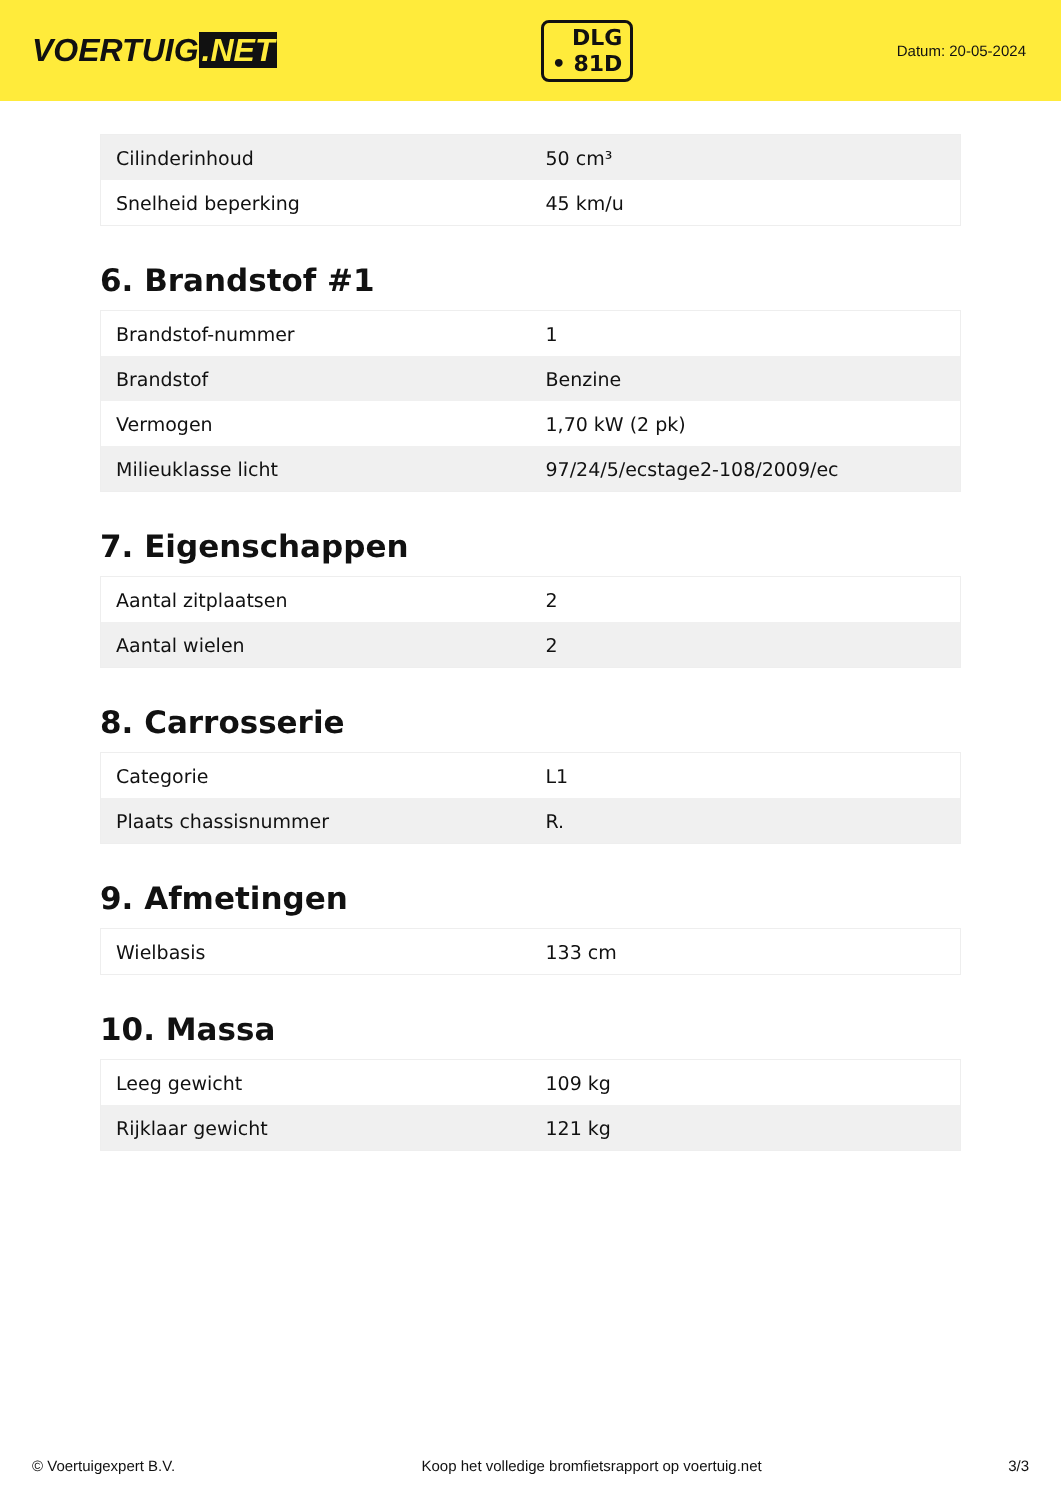VOERTUIG.NET
DLG
• 81D
Datum: 20-05-2024
| Cilinderinhoud | 50 cm³ |
| Snelheid beperking | 45 km/u |
6. Brandstof #1
| Brandstof-nummer | 1 |
| Brandstof | Benzine |
| Vermogen | 1,70 kW (2 pk) |
| Milieuklasse licht | 97/24/5/ecstage2-108/2009/ec |
7. Eigenschappen
| Aantal zitplaatsen | 2 |
| Aantal wielen | 2 |
8. Carrosserie
| Categorie | L1 |
| Plaats chassisnummer | R. |
9. Afmetingen
| Wielbasis | 133 cm |
10. Massa
| Leeg gewicht | 109 kg |
| Rijklaar gewicht | 121 kg |
© Voertuigexpert B.V. Koop het volledige bromfietsrapport op voertuig.net 3/3